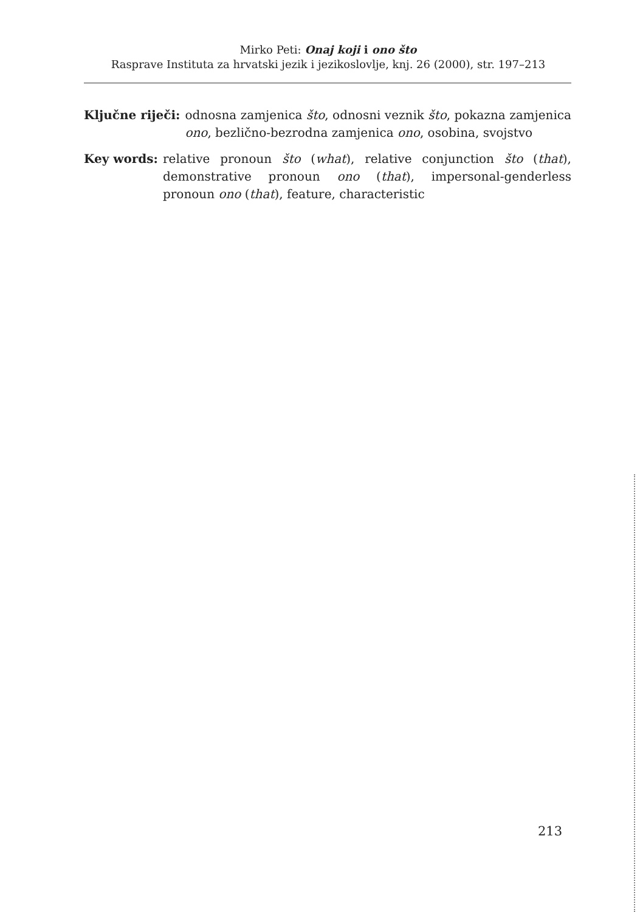Mirko Peti: Onaj koji i ono što
Rasprave Instituta za hrvatski jezik i jezikoslovlje, knj. 26 (2000), str. 197–213
Ključne riječi: odnosna zamjenica što, odnosni veznik što, pokazna zamjenica ono, bezlično-bezrodna zamjenica ono, osobina, svojstvo
Key words: relative pronoun što (what), relative conjunction što (that), demonstrative pronoun ono (that), impersonal-genderless pronoun ono (that), feature, characteristic
213